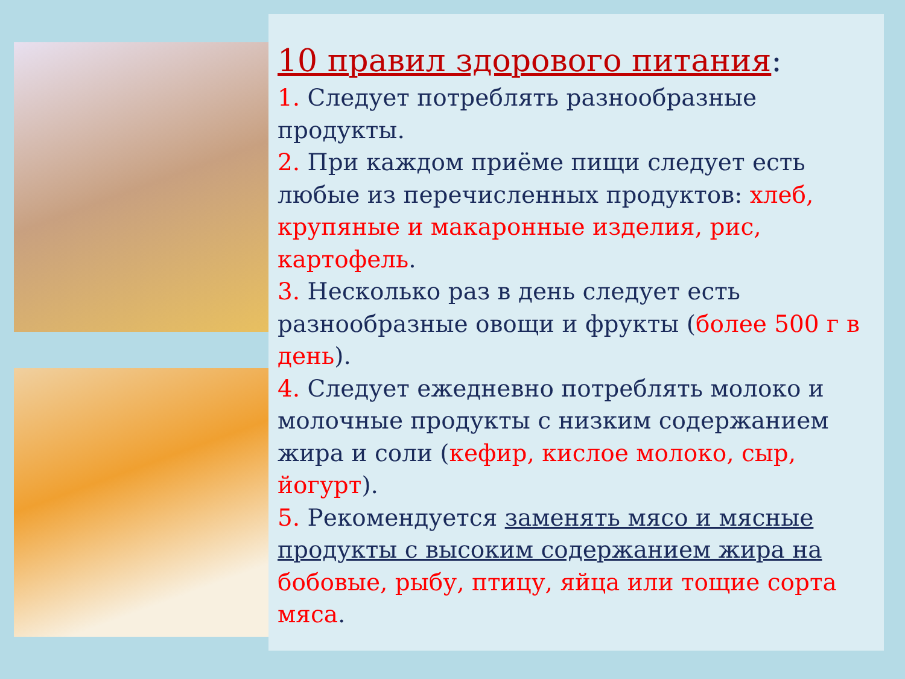10 правил здорового питания:
1. Следует потреблять разнообразные продукты.
2. При каждом приёме пищи следует есть любые из перечисленных продуктов: хлеб, крупяные и макаронные изделия, рис, картофель.
3. Несколько раз в день следует есть разнообразные овощи и фрукты (более 500 г в день).
4. Следует ежедневно потреблять молоко и молочные продукты с низким содержанием жира и соли (кефир, кислое молоко, сыр, йогурт).
5. Рекомендуется заменять мясо и мясные продукты с высоким содержанием жира на бобовые, рыбу, птицу, яйца или тощие сорта мяса.